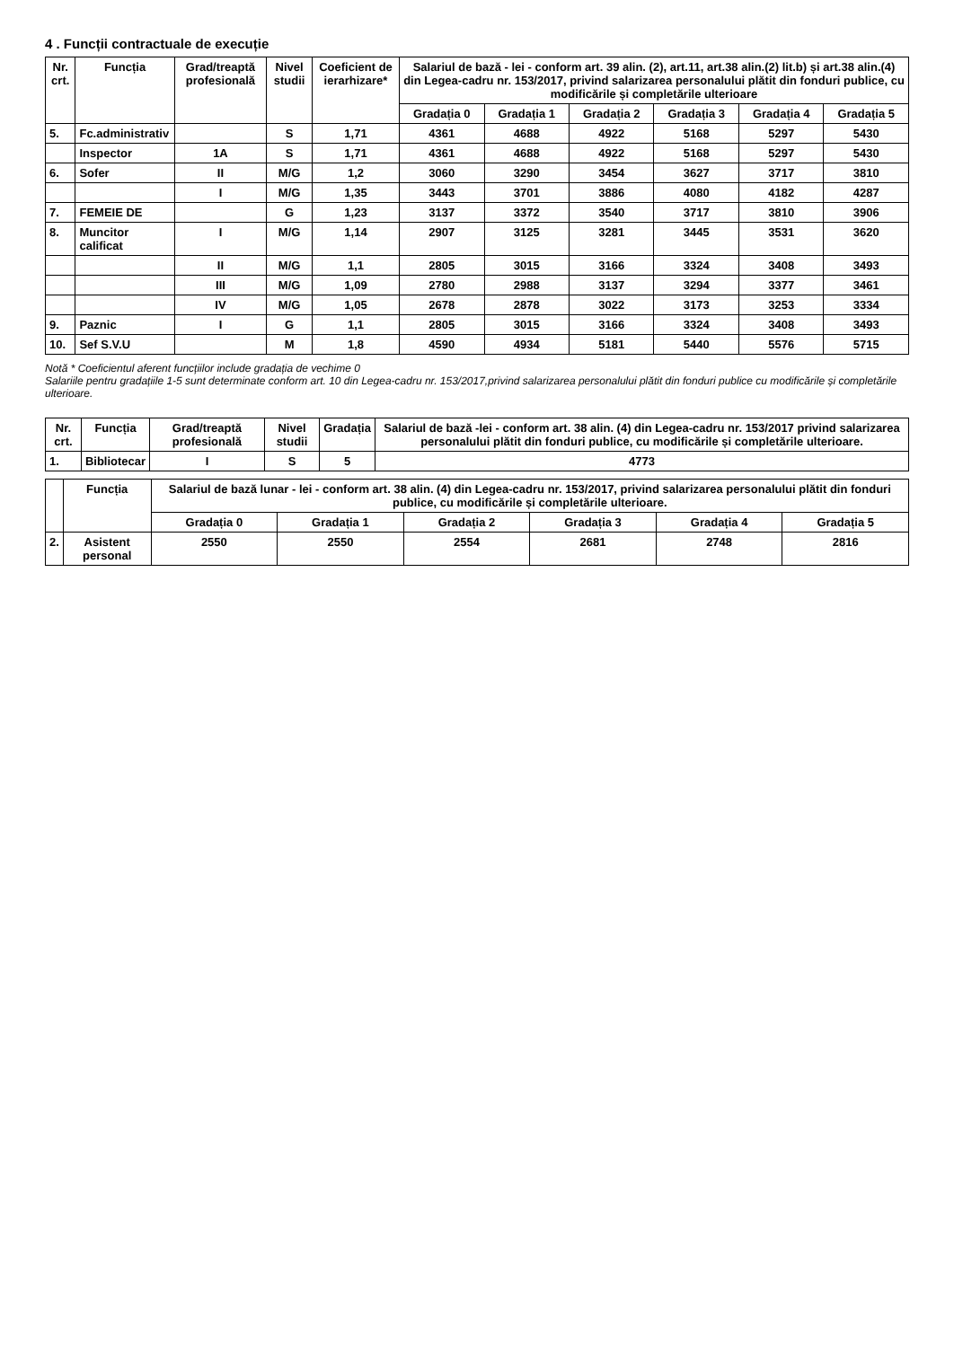4 . Funcții contractuale de execuție
| Nr. crt. | Funcția | Grad/treaptă profesională | Nivel studii | Coeficient de ierarhizare* | Salariul de bază - lei - conform art. 39 alin. (2), art.11, art.38 alin.(2) lit.b) și art.38 alin.(4) din Legea-cadru nr. 153/2017, privind salarizarea personalului plătit din fonduri publice, cu modificările și completările ulterioare | | | | | |
| --- | --- | --- | --- | --- | --- | --- | --- | --- | --- | --- |
| | | | | | Gradația 0 | Gradația 1 | Gradația 2 | Gradația 3 | Gradația 4 | Gradația 5 |
| 5. | Fc.administrativ | | S | 1,71 | 4361 | 4688 | 4922 | 5168 | 5297 | 5430 |
| | Inspector | 1A | S | 1,71 | 4361 | 4688 | 4922 | 5168 | 5297 | 5430 |
| 6. | Sofer | II | M/G | 1,2 | 3060 | 3290 | 3454 | 3627 | 3717 | 3810 |
| | | I | M/G | 1,35 | 3443 | 3701 | 3886 | 4080 | 4182 | 4287 |
| 7. | FEMEIE DE | | G | 1,23 | 3137 | 3372 | 3540 | 3717 | 3810 | 3906 |
| 8. | Muncitor calificat | I | M/G | 1,14 | 2907 | 3125 | 3281 | 3445 | 3531 | 3620 |
| | | II | M/G | 1,1 | 2805 | 3015 | 3166 | 3324 | 3408 | 3493 |
| | | III | M/G | 1,09 | 2780 | 2988 | 3137 | 3294 | 3377 | 3461 |
| | | IV | M/G | 1,05 | 2678 | 2878 | 3022 | 3173 | 3253 | 3334 |
| 9. | Paznic | I | G | 1,1 | 2805 | 3015 | 3166 | 3324 | 3408 | 3493 |
| 10. | Sef S.V.U | | M | 1,8 | 4590 | 4934 | 5181 | 5440 | 5576 | 5715 |
Notă * Coeficientul aferent funcțiilor include gradația de vechime 0
Salariile pentru gradațiile 1-5 sunt determinate conform art. 10 din Legea-cadru nr. 153/2017,privind salarizarea personalului plătit din fonduri publice cu modificările și completările ulterioare.
| Nr. crt. | Funcția | Grad/treaptă profesională | Nivel studii | Gradația | Salariul de bază -lei - conform art. 38 alin. (4) din Legea-cadru nr. 153/2017 privind salarizarea personalului plătit din fonduri publice, cu modificările și completările ulterioare. |
| --- | --- | --- | --- | --- | --- |
| 1. | Bibliotecar | I | S | 5 | 4773 |
| | Funcția | Salariul de bază lunar - lei - conform art. 38 alin. (4) din Legea-cadru nr. 153/2017, privind salarizarea personalului plătit din fonduri publice, cu modificările și completările ulterioare. | | | | | |
| --- | --- | --- | --- | --- | --- | --- | --- |
| | | Gradația 0 | Gradația 1 | Gradația 2 | Gradația 3 | Gradația 4 | Gradația 5 |
| 2. | Asistent personal | 2550 | 2550 | 2554 | 2681 | 2748 | 2816 |